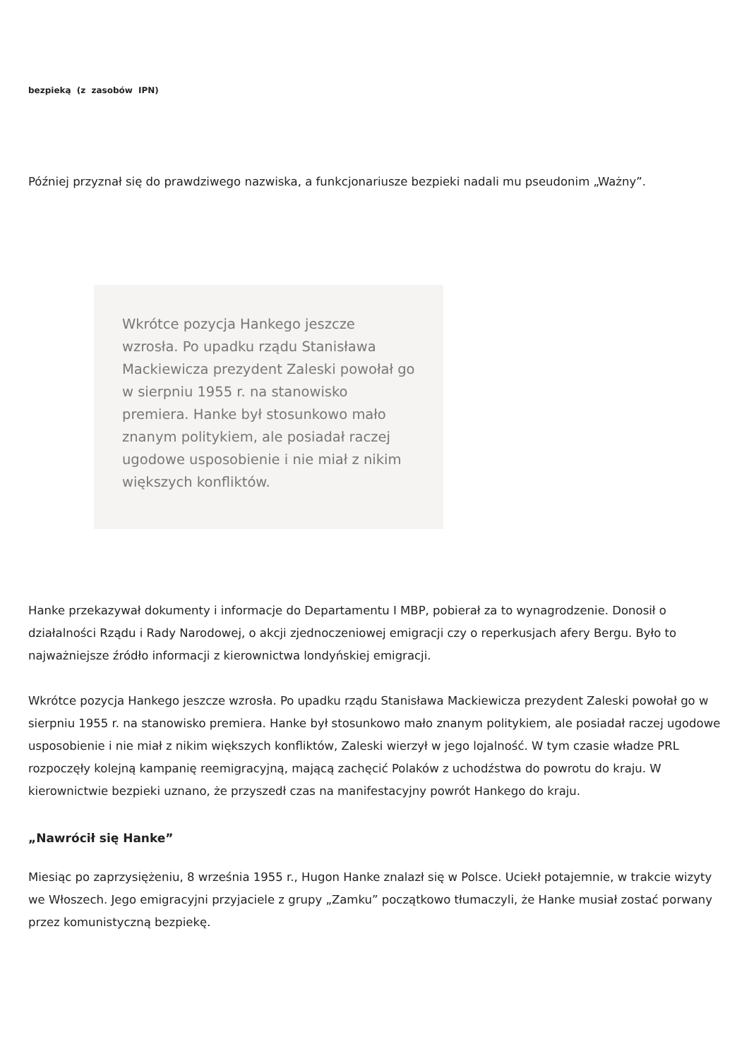bezpieką (z zasobów IPN)
Później przyznał się do prawdziwego nazwiska, a funkcjonariusze bezpieki nadali mu pseudonim „Ważny”.
Wkrótce pozycja Hankego jeszcze wzrosła. Po upadku rządu Stanisława Mackiewicza prezydent Zaleski powołał go w sierpniu 1955 r. na stanowisko premiera. Hanke był stosunkowo mało znanym politykiem, ale posiadał raczej ugodowe usposobienie i nie miał z nikim większych konfliktów.
Hanke przekazywał dokumenty i informacje do Departamentu I MBP, pobierał za to wynagrodzenie. Donosił o działalności Rządu i Rady Narodowej, o akcji zjednoczeniowej emigracji czy o reperkusjach afery Bergu. Było to najważniejsze źródło informacji z kierownictwa londyńskiej emigracji.
Wkrótce pozycja Hankego jeszcze wzrosła. Po upadku rządu Stanisława Mackiewicza prezydent Zaleski powołał go w sierpniu 1955 r. na stanowisko premiera. Hanke był stosunkowo mało znanym politykiem, ale posiadał raczej ugodowe usposobienie i nie miał z nikim większych konfliktów, Zaleski wierzył w jego lojalność. W tym czasie władze PRL rozpoczęły kolejną kampanię reemigracyjną, mającą zachęcić Polaków z uchodźstwa do powrotu do kraju. W kierownictwie bezpieki uznano, że przyszedł czas na manifestacyjny powrót Hankego do kraju.
„Nawrócił się Hanke”
Miesiąc po zaprzysiężeniu, 8 września 1955 r., Hugon Hanke znalazł się w Polsce. Uciekł potajemnie, w trakcie wizyty we Włoszech. Jego emigracyjni przyjaciele z grupy „Zamku” początkowo tłumaczyli, że Hanke musiał zostać porwany przez komunistyczną bezpiekę.